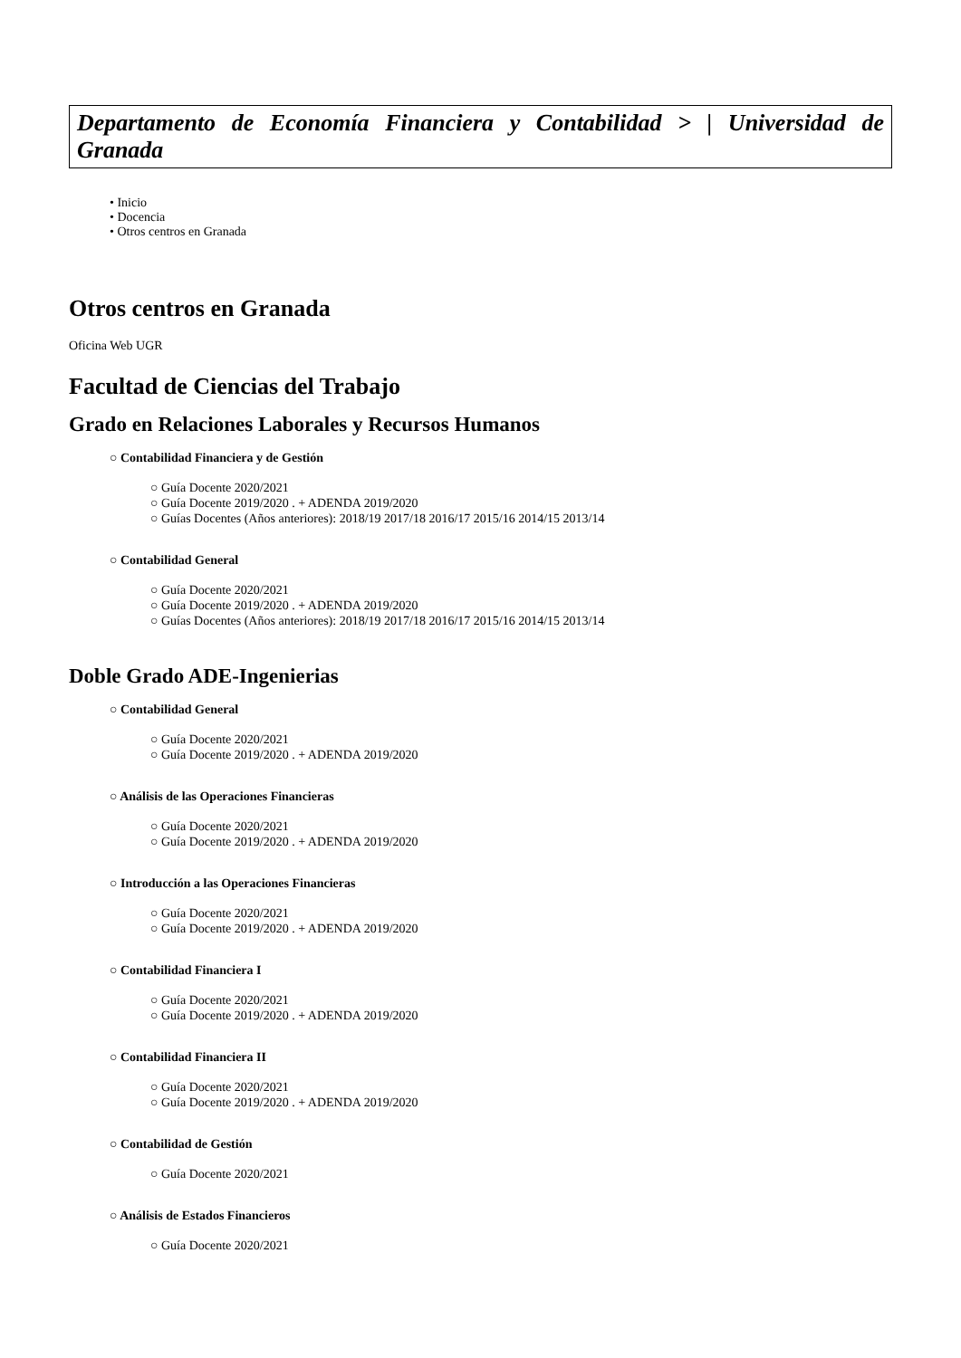Departamento de Economía Financiera y Contabilidad > | Universidad de Granada
• Inicio
• Docencia
• Otros centros en Granada
Otros centros en Granada
Oficina Web UGR
Facultad de Ciencias del Trabajo
Grado en Relaciones Laborales y Recursos Humanos
○ Contabilidad Financiera y de Gestión
○ Guía Docente 2020/2021
○ Guía Docente 2019/2020 . + ADENDA 2019/2020
○ Guías Docentes (Años anteriores): 2018/19 2017/18 2016/17 2015/16 2014/15 2013/14
○ Contabilidad General
○ Guía Docente 2020/2021
○ Guía Docente 2019/2020 . + ADENDA 2019/2020
○ Guías Docentes (Años anteriores): 2018/19 2017/18 2016/17 2015/16 2014/15 2013/14
Doble Grado ADE-Ingenierias
○ Contabilidad General
○ Guía Docente 2020/2021
○ Guía Docente 2019/2020 . + ADENDA 2019/2020
○ Análisis de las Operaciones Financieras
○ Guía Docente 2020/2021
○ Guía Docente 2019/2020 . + ADENDA 2019/2020
○ Introducción a las Operaciones Financieras
○ Guía Docente 2020/2021
○ Guía Docente 2019/2020 . + ADENDA 2019/2020
○ Contabilidad Financiera I
○ Guía Docente 2020/2021
○ Guía Docente 2019/2020 . + ADENDA 2019/2020
○ Contabilidad Financiera II
○ Guía Docente 2020/2021
○ Guía Docente 2019/2020 . + ADENDA 2019/2020
○ Contabilidad de Gestión
○ Guía Docente 2020/2021
○ Análisis de Estados Financieros
○ Guía Docente 2020/2021